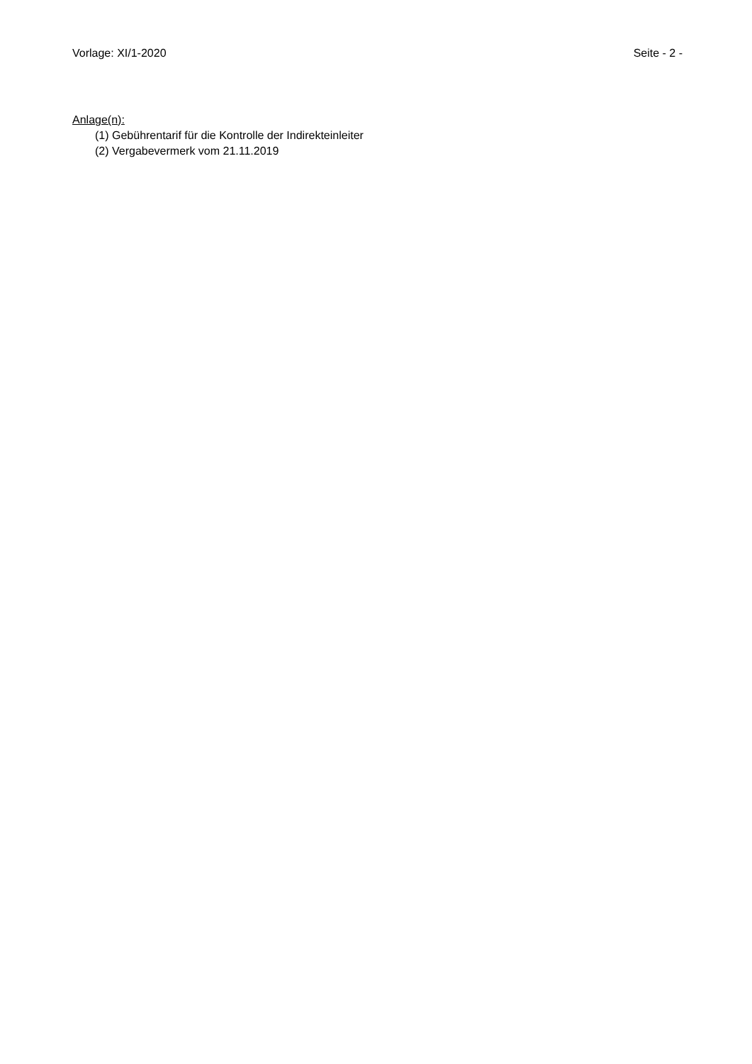Vorlage: XI/1-2020 Seite - 2 -
Anlage(n):
(1) Gebührentarif für die Kontrolle der Indirekteinleiter
(2) Vergabevermerk vom 21.11.2019